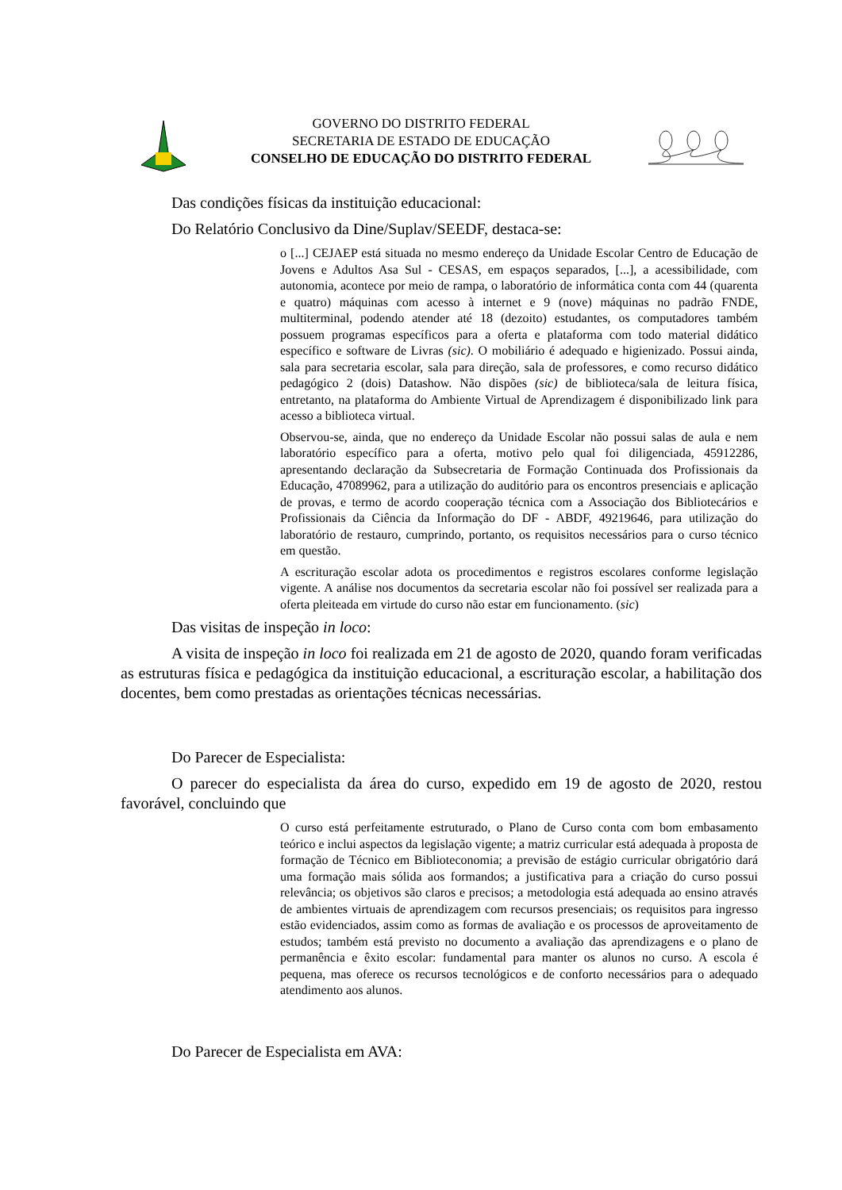GOVERNO DO DISTRITO FEDERAL
SECRETARIA DE ESTADO DE EDUCAÇÃO
CONSELHO DE EDUCAÇÃO DO DISTRITO FEDERAL
Das condições físicas da instituição educacional:
Do Relatório Conclusivo da Dine/Suplav/SEEDF, destaca-se:
o [...] CEJAEP está situada no mesmo endereço da Unidade Escolar Centro de Educação de Jovens e Adultos Asa Sul - CESAS, em espaços separados, [...], a acessibilidade, com autonomia, acontece por meio de rampa, o laboratório de informática conta com 44 (quarenta e quatro) máquinas com acesso à internet e 9 (nove) máquinas no padrão FNDE, multiterminal, podendo atender até 18 (dezoito) estudantes, os computadores também possuem programas específicos para a oferta e plataforma com todo material didático específico e software de Livras (sic). O mobiliário é adequado e higienizado. Possui ainda, sala para secretaria escolar, sala para direção, sala de professores, e como recurso didático pedagógico 2 (dois) Datashow. Não dispões (sic) de biblioteca/sala de leitura física, entretanto, na plataforma do Ambiente Virtual de Aprendizagem é disponibilizado link para acesso a biblioteca virtual.
Observou-se, ainda, que no endereço da Unidade Escolar não possui salas de aula e nem laboratório específico para a oferta, motivo pelo qual foi diligenciada, 45912286, apresentando declaração da Subsecretaria de Formação Continuada dos Profissionais da Educação, 47089962, para a utilização do auditório para os encontros presenciais e aplicação de provas, e termo de acordo cooperação técnica com a Associação dos Bibliotecários e Profissionais da Ciência da Informação do DF - ABDF, 49219646, para utilização do laboratório de restauro, cumprindo, portanto, os requisitos necessários para o curso técnico em questão.
A escrituração escolar adota os procedimentos e registros escolares conforme legislação vigente. A análise nos documentos da secretaria escolar não foi possível ser realizada para a oferta pleiteada em virtude do curso não estar em funcionamento. (sic)
Das visitas de inspeção in loco:
A visita de inspeção in loco foi realizada em 21 de agosto de 2020, quando foram verificadas as estruturas física e pedagógica da instituição educacional, a escrituração escolar, a habilitação dos docentes, bem como prestadas as orientações técnicas necessárias.
Do Parecer de Especialista:
O parecer do especialista da área do curso, expedido em 19 de agosto de 2020, restou favorável, concluindo que
O curso está perfeitamente estruturado, o Plano de Curso conta com bom embasamento teórico e inclui aspectos da legislação vigente; a matriz curricular está adequada à proposta de formação de Técnico em Biblioteconomia; a previsão de estágio curricular obrigatório dará uma formação mais sólida aos formandos; a justificativa para a criação do curso possui relevância; os objetivos são claros e precisos; a metodologia está adequada ao ensino através de ambientes virtuais de aprendizagem com recursos presenciais; os requisitos para ingresso estão evidenciados, assim como as formas de avaliação e os processos de aproveitamento de estudos; também está previsto no documento a avaliação das aprendizagens e o plano de permanência e êxito escolar: fundamental para manter os alunos no curso. A escola é pequena, mas oferece os recursos tecnológicos e de conforto necessários para o adequado atendimento aos alunos.
Do Parecer de Especialista em AVA: